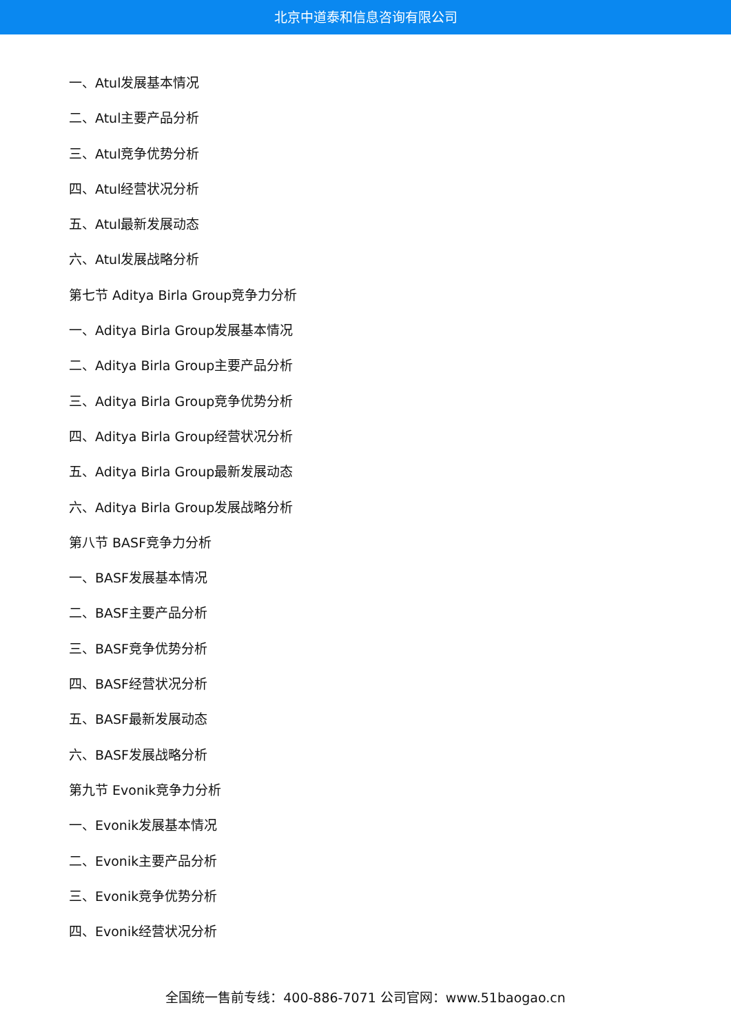北京中道泰和信息咨询有限公司
一、Atul发展基本情况
二、Atul主要产品分析
三、Atul竞争优势分析
四、Atul经营状况分析
五、Atul最新发展动态
六、Atul发展战略分析
第七节 Aditya Birla Group竞争力分析
一、Aditya Birla Group发展基本情况
二、Aditya Birla Group主要产品分析
三、Aditya Birla Group竞争优势分析
四、Aditya Birla Group经营状况分析
五、Aditya Birla Group最新发展动态
六、Aditya Birla Group发展战略分析
第八节 BASF竞争力分析
一、BASF发展基本情况
二、BASF主要产品分析
三、BASF竞争优势分析
四、BASF经营状况分析
五、BASF最新发展动态
六、BASF发展战略分析
第九节 Evonik竞争力分析
一、Evonik发展基本情况
二、Evonik主要产品分析
三、Evonik竞争优势分析
四、Evonik经营状况分析
全国统一售前专线：400-886-7071 公司官网：www.51baogao.cn